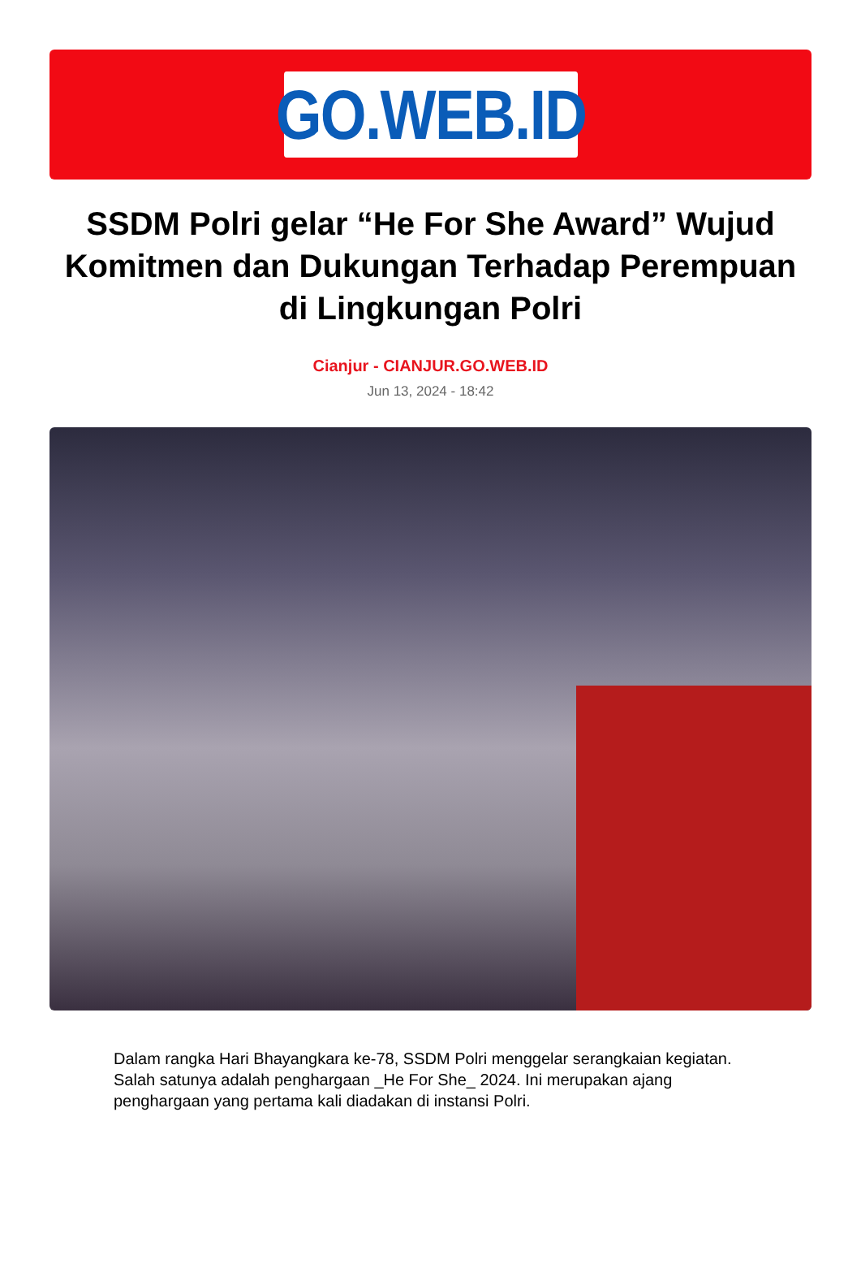GO.WEB.ID
SSDM Polri gelar “He For She Award” Wujud Komitmen dan Dukungan Terhadap Perempuan di Lingkungan Polri
Cianjur - CIANJUR.GO.WEB.ID
Jun 13, 2024 - 18:42
Dalam rangka Hari Bhayangkara ke-78, SSDM Polri menggelar serangkaian kegiatan. Salah satunya adalah penghargaan _He For She_ 2024. Ini merupakan ajang penghargaan yang pertama kali diadakan di instansi Polri.